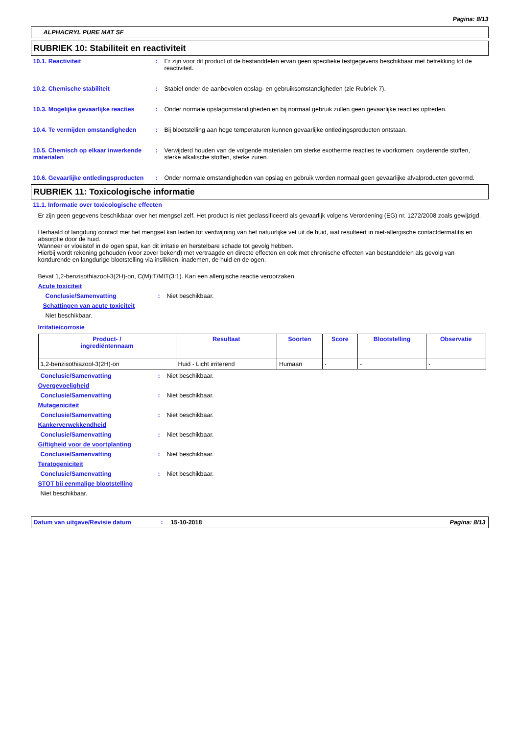Pagina: 8/13
ALPHACRYL PURE MAT SF
RUBRIEK 10: Stabiliteit en reactiviteit
10.1. Reactiviteit : Er zijn voor dit product of de bestanddelen ervan geen specifieke testgegevens beschikbaar met betrekking tot de reactiviteit.
10.2. Chemische stabiliteit : Stabiel onder de aanbevolen opslag- en gebruiksomstandigheden (zie Rubriek 7).
10.3. Mogelijke gevaarlijke reacties
: Onder normale opslagomstandigheden en bij normaal gebruik zullen geen gevaarlijke reacties optreden.
10.4. Te vermijden omstandigheden : Bij blootstelling aan hoge temperaturen kunnen gevaarlijke ontledingsproducten ontstaan.
10.5. Chemisch op elkaar inwerkende materialen
: Verwijderd houden van de volgende materialen om sterke exotherme reacties te voorkomen: oxyderende stoffen, sterke alkalische stoffen, sterke zuren.
10.6. Gevaarlijke ontledingsproducten
: Onder normale omstandigheden van opslag en gebruik worden normaal geen gevaarlijke afvalproducten gevormd.
RUBRIEK 11: Toxicologische informatie
11.1. Informatie over toxicologische effecten
Er zijn geen gegevens beschikbaar over het mengsel zelf. Het product is niet geclassificeerd als gevaarlijk volgens Verordening (EG) nr. 1272/2008 zoals gewijzigd.
Herhaald of langdurig contact met het mengsel kan leiden tot verdwijning van het natuurlijke vet uit de huid, wat resulteert in niet-allergische contactdermatitis en absorptie door de huid.
Wanneer er vloeistof in de ogen spat, kan dit irritatie en herstelbare schade tot gevolg hebben.
Hierbij wordt rekening gehouden (voor zover bekend) met vertraagde en directe effecten en ook met chronische effecten van bestanddelen als gevolg van kortdurende en langdurige blootstelling via inslikken, inademen, de huid en de ogen.
Bevat 1,2-benzisothiazool-3(2H)-on, C(M)IT/MIT(3:1). Kan een allergische reactie veroorzaken.
Acute toxiciteit
Conclusie/Samenvatting : Niet beschikbaar.
Schattingen van acute toxiciteit
Niet beschikbaar.
Irritatie/corrosie
| Product- / ingrediëntennaam | Resultaat | Soorten | Score | Blootstelling | Observatie |
| --- | --- | --- | --- | --- | --- |
| 1,2-benzisothiazool-3(2H)-on | Huid - Licht irriterend | Humaan | - | - | - |
Conclusie/Samenvatting : Niet beschikbaar.
Overgevoeligheid
Conclusie/Samenvatting : Niet beschikbaar.
Mutageniciteit
Conclusie/Samenvatting : Niet beschikbaar.
Kankerverwekkendheid
Conclusie/Samenvatting : Niet beschikbaar.
Giftigheid voor de voortplanting
Conclusie/Samenvatting : Niet beschikbaar.
Teratogeniciteit
Conclusie/Samenvatting : Niet beschikbaar.
STOT bij eenmalige blootstelling
Niet beschikbaar.
Datum van uitgave/Revisie datum : 15-10-2018 Pagina: 8/13